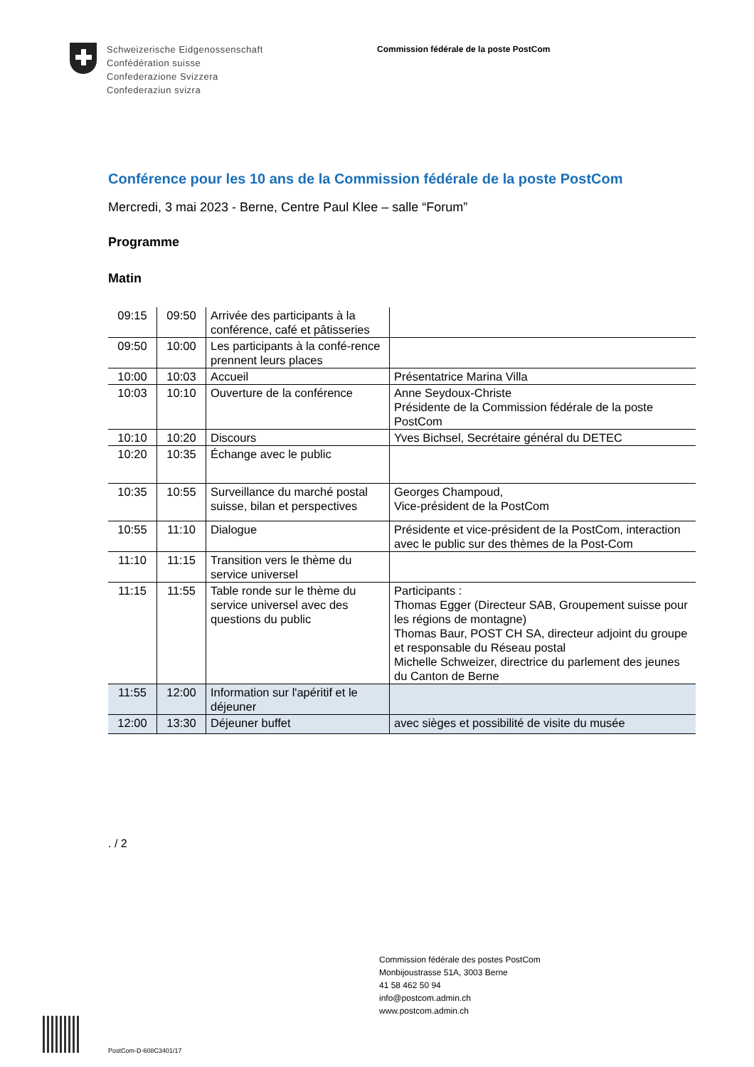Schweizerische Eidgenossenschaft
Confédération suisse
Confederazione Svizzera
Confederaziun svizra
Commission fédérale de la poste PostCom
Conférence pour les 10 ans de la Commission fédérale de la poste PostCom
Mercredi, 3 mai 2023 - Berne, Centre Paul Klee – salle “Forum”
Programme
Matin
| 09:15 | 09:50 | Arrivée des participants à la conférence, café et pâtisseries | |
| 09:50 | 10:00 | Les participants à la confé-rence prennent leurs places | |
| 10:00 | 10:03 | Accueil | Présentatrice Marina Villa |
| 10:03 | 10:10 | Ouverture de la conférence | Anne Seydoux-Christe Présidente de la Commission fédérale de la poste PostCom |
| 10:10 | 10:20 | Discours | Yves Bichsel, Secrétaire général du DETEC |
| 10:20 | 10:35 | Échange avec le public | |
| 10:35 | 10:55 | Surveillance du marché postal suisse, bilan et perspectives | Georges Champoud, Vice-président de la PostCom |
| 10:55 | 11:10 | Dialogue | Présidente et vice-président de la PostCom, interaction avec le public sur des thèmes de la Post-Com |
| 11:10 | 11:15 | Transition vers le thème du service universel | |
| 11:15 | 11:55 | Table ronde sur le thème du service universel avec des questions du public | Participants : Thomas Egger (Directeur SAB, Groupement suisse pour les régions de montagne) Thomas Baur, POST CH SA, directeur adjoint du groupe et responsable du Réseau postal Michelle Schweizer, directrice du parlement des jeunes du Canton de Berne |
| 11:55 | 12:00 | Information sur l'apéritif et le déjeuner | |
| 12:00 | 13:30 | Déjeuner buffet | avec sièges et possibilité de visite du musée |
. / 2
Commission fédérale des postes PostCom
Monbijoustrasse 51A, 3003 Berne
41 58 462 50 94
info@postcom.admin.ch
www.postcom.admin.ch
PostCom-D-608C3401/17